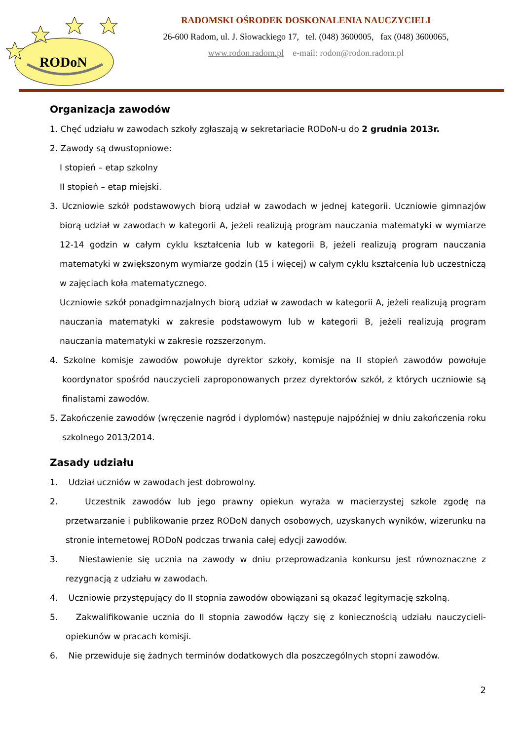RODoN
RADOMSKI OŚRODEK DOSKONALENIA NAUCZYCIELI
26-600 Radom, ul. J. Słowackiego 17, tel. (048) 3600005, fax (048) 3600065,
www.rodon.radom.pl e-mail: rodon@rodon.radom.pl
Organizacja zawodów
1. Chęć udziału w zawodach szkoły zgłaszają w sekretariacie RODoN-u do 2 grudnia 2013r.
2. Zawody są dwustopniowe:
I stopień – etap szkolny
II stopień – etap miejski.
3. Uczniowie szkół podstawowych biorą udział w zawodach w jednej kategorii. Uczniowie gimnazjów biorą udział w zawodach w kategorii A, jeżeli realizują program nauczania matematyki w wymiarze 12-14 godzin w całym cyklu kształcenia lub w kategorii B, jeżeli realizują program nauczania matematyki w zwiększonym wymiarze godzin (15 i więcej) w całym cyklu kształcenia lub uczestniczą w zajęciach koła matematycznego.
Uczniowie szkół ponadgimnazjalnych biorą udział w zawodach w kategorii A, jeżeli realizują program nauczania matematyki w zakresie podstawowym lub w kategorii B, jeżeli realizują program nauczania matematyki w zakresie rozszerzonym.
4. Szkolne komisje zawodów powołuje dyrektor szkoły, komisje na II stopień zawodów powołuje koordynator spośród nauczycieli zaproponowanych przez dyrektorów szkół, z których uczniowie są finalistami zawodów.
5. Zakończenie zawodów (wręczenie nagród i dyplomów) następuje najpóźniej w dniu zakończenia roku szkolnego 2013/2014.
Zasady udziału
1. Udział uczniów w zawodach jest dobrowolny.
2. Uczestnik zawodów lub jego prawny opiekun wyraża w macierzystej szkole zgodę na przetwarzanie i publikowanie przez RODoN danych osobowych, uzyskanych wyników, wizerunku na stronie internetowej RODoN podczas trwania całej edycji zawodów.
3. Niestawienie się ucznia na zawody w dniu przeprowadzania konkursu jest równoznaczne z rezygnacją z udziału w zawodach.
4. Uczniowie przystępujący do II stopnia zawodów obowiązani są okazać legitymację szkolną.
5. Zakwalifikowanie ucznia do II stopnia zawodów łączy się z koniecznością udziału nauczycieli-opiekunów w pracach komisji.
6. Nie przewiduje się żadnych terminów dodatkowych dla poszczególnych stopni zawodów.
2